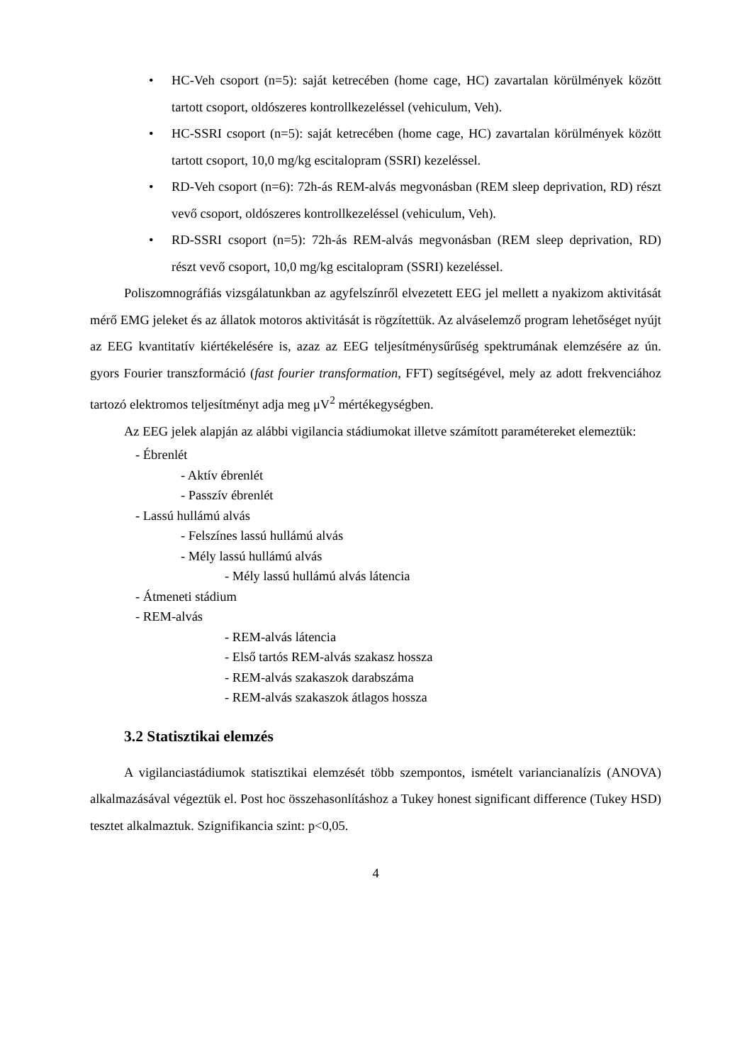• HC-Veh csoport (n=5): saját ketrecében (home cage, HC) zavartalan körülmények között tartott csoport, oldószeres kontrollkezeléssel (vehiculum, Veh).
• HC-SSRI csoport (n=5): saját ketrecében (home cage, HC) zavartalan körülmények között tartott csoport, 10,0 mg/kg escitalopram (SSRI) kezeléssel.
• RD-Veh csoport (n=6): 72h-ás REM-alvás megvonásban (REM sleep deprivation, RD) részt vevő csoport, oldószeres kontrollkezeléssel (vehiculum, Veh).
• RD-SSRI csoport (n=5): 72h-ás REM-alvás megvonásban (REM sleep deprivation, RD) részt vevő csoport, 10,0 mg/kg escitalopram (SSRI) kezeléssel.
Poliszomnográfiás vizsgálatunkban az agyfelszínről elvezetett EEG jel mellett a nyakizom aktivitását mérő EMG jeleket és az állatok motoros aktivitását is rögzítettük. Az alváselemző program lehetőséget nyújt az EEG kvantitatív kiértékelésére is, azaz az EEG teljesítménysűrűség spektrumának elemzésére az ún. gyors Fourier transzformáció (fast fourier transformation, FFT) segítségével, mely az adott frekvenciához tartozó elektromos teljesítményt adja meg μV<sup>2</sup> mértékegységben.
Az EEG jelek alapján az alábbi vigilancia stádiumokat illetve számított paramétereket elemeztük:
- Ébrenlét
- Aktív ébrenlét
- Passzív ébrenlét
- Lassú hullámú alvás
- Felszínes lassú hullámú alvás
- Mély lassú hullámú alvás
- Mély lassú hullámú alvás látencia
- Átmeneti stádium
- REM-alvás
- REM-alvás látencia
- Első tartós REM-alvás szakasz hossza
- REM-alvás szakaszok darabszáma
- REM-alvás szakaszok átlagos hossza
3.2 Statisztikai elemzés
A vigilanciastádiumok statisztikai elemzését több szempontos, ismételt variancianalízis (ANOVA) alkalmazásával végeztük el. Post hoc összehasonlításhoz a Tukey honest significant difference (Tukey HSD) tesztet alkalmaztuk. Szignifikancia szint: p<0,05.
4